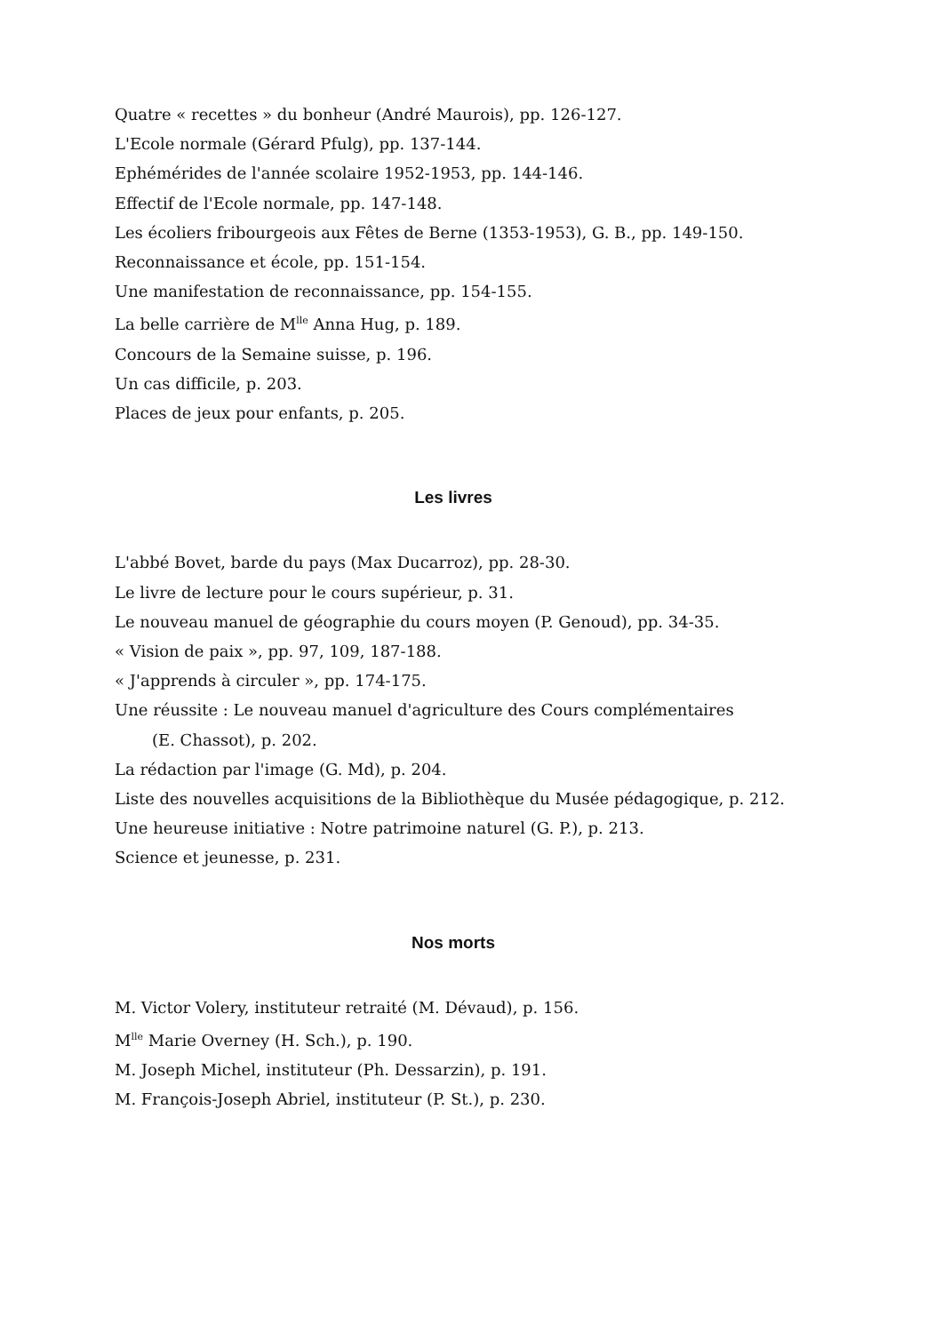Quatre « recettes » du bonheur (André Maurois), pp. 126-127.
L'Ecole normale (Gérard Pfulg), pp. 137-144.
Ephémérides de l'année scolaire 1952-1953, pp. 144-146.
Effectif de l'Ecole normale, pp. 147-148.
Les écoliers fribourgeois aux Fêtes de Berne (1353-1953), G. B., pp. 149-150.
Reconnaissance et école, pp. 151-154.
Une manifestation de reconnaissance, pp. 154-155.
La belle carrière de M<sup>lle</sup> Anna Hug, p. 189.
Concours de la Semaine suisse, p. 196.
Un cas difficile, p. 203.
Places de jeux pour enfants, p. 205.
Les livres
L'abbé Bovet, barde du pays (Max Ducarroz), pp. 28-30.
Le livre de lecture pour le cours supérieur, p. 31.
Le nouveau manuel de géographie du cours moyen (P. Genoud), pp. 34-35.
« Vision de paix », pp. 97, 109, 187-188.
« J'apprends à circuler », pp. 174-175.
Une réussite : Le nouveau manuel d'agriculture des Cours complémentaires
(E. Chassot), p. 202.
La rédaction par l'image (G. Md), p. 204.
Liste des nouvelles acquisitions de la Bibliothèque du Musée pédagogique, p. 212.
Une heureuse initiative : Notre patrimoine naturel (G. P.), p. 213.
Science et jeunesse, p. 231.
Nos morts
M. Victor Volery, instituteur retraité (M. Dévaud), p. 156.
M<sup>lle</sup> Marie Overney (H. Sch.), p. 190.
M. Joseph Michel, instituteur (Ph. Dessarzin), p. 191.
M. François-Joseph Abriel, instituteur (P. St.), p. 230.